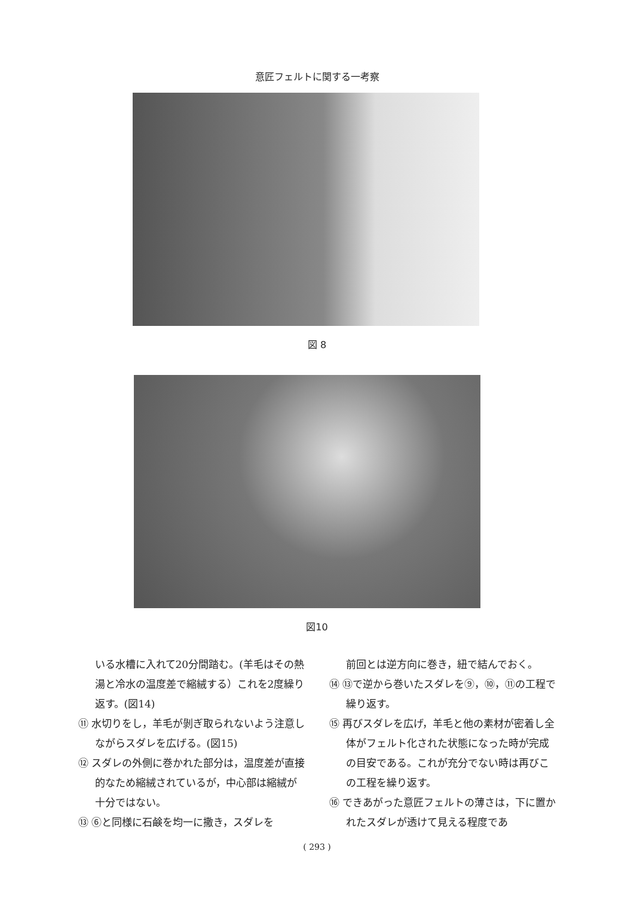意匠フェルトに関する一考察
図 8
図10
いる水槽に入れて20分間踏む。(羊毛はその熱湯と冷水の温度差で縮絨する）これを2度繰り返す。(図14)
⑪ 水切りをし，羊毛が剝ぎ取られないよう注意しながらスダレを広げる。(図15)
⑫ スダレの外側に巻かれた部分は，温度差が直接的なため縮絨されているが，中心部は縮絨が十分ではない。
⑬ ⑥と同様に石鹸を均一に撒き，スダレを
前回とは逆方向に巻き，紐で結んでおく。
⑭ ⑬で逆から巻いたスダレを⑨，⑩，⑪の工程で繰り返す。
⑮ 再びスダレを広げ，羊毛と他の素材が密着し全体がフェルト化された状態になった時が完成の目安である。これが充分でない時は再びこの工程を繰り返す。
⑯ できあがった意匠フェルトの薄さは，下に置かれたスダレが透けて見える程度であ
( 293 )